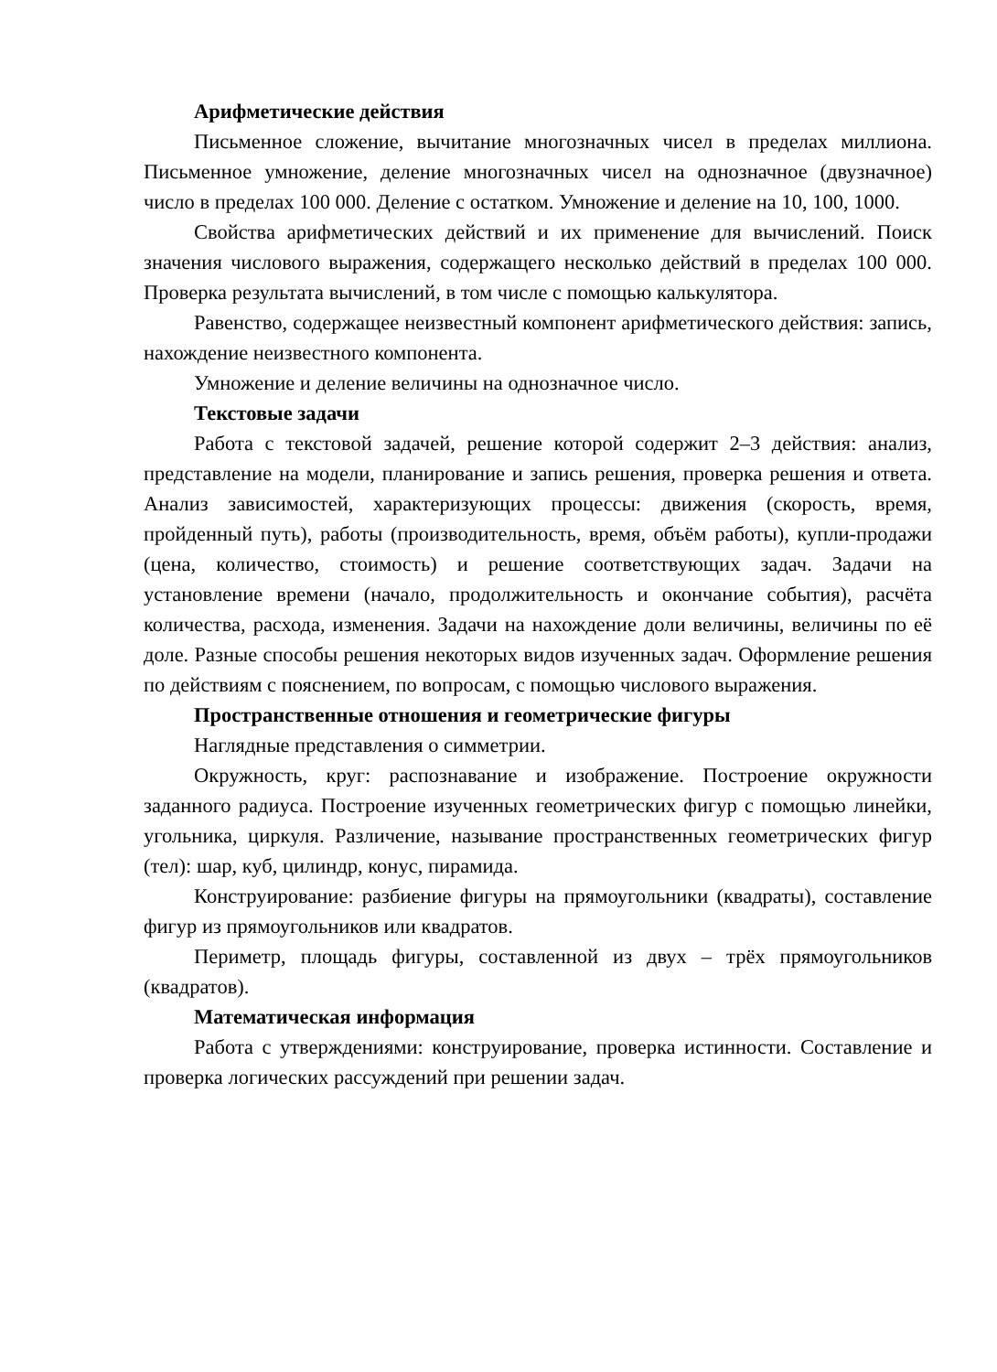Арифметические действия
Письменное сложение, вычитание многозначных чисел в пределах миллиона. Письменное умножение, деление многозначных чисел на однозначное (двузначное) число в пределах 100 000. Деление с остатком. Умножение и деление на 10, 100, 1000.
Свойства арифметических действий и их применение для вычислений. Поиск значения числового выражения, содержащего несколько действий в пределах 100 000. Проверка результата вычислений, в том числе с помощью калькулятора.
Равенство, содержащее неизвестный компонент арифметического действия: запись, нахождение неизвестного компонента.
Умножение и деление величины на однозначное число.
Текстовые задачи
Работа с текстовой задачей, решение которой содержит 2–3 действия: анализ, представление на модели, планирование и запись решения, проверка решения и ответа. Анализ зависимостей, характеризующих процессы: движения (скорость, время, пройденный путь), работы (производительность, время, объём работы), купли-продажи (цена, количество, стоимость) и решение соответствующих задач. Задачи на установление времени (начало, продолжительность и окончание события), расчёта количества, расхода, изменения. Задачи на нахождение доли величины, величины по её доле. Разные способы решения некоторых видов изученных задач. Оформление решения по действиям с пояснением, по вопросам, с помощью числового выражения.
Пространственные отношения и геометрические фигуры
Наглядные представления о симметрии.
Окружность, круг: распознавание и изображение. Построение окружности заданного радиуса. Построение изученных геометрических фигур с помощью линейки, угольника, циркуля. Различение, называние пространственных геометрических фигур (тел): шар, куб, цилиндр, конус, пирамида.
Конструирование: разбиение фигуры на прямоугольники (квадраты), составление фигур из прямоугольников или квадратов.
Периметр, площадь фигуры, составленной из двух – трёх прямоугольников (квадратов).
Математическая информация
Работа с утверждениями: конструирование, проверка истинности. Составление и проверка логических рассуждений при решении задач.